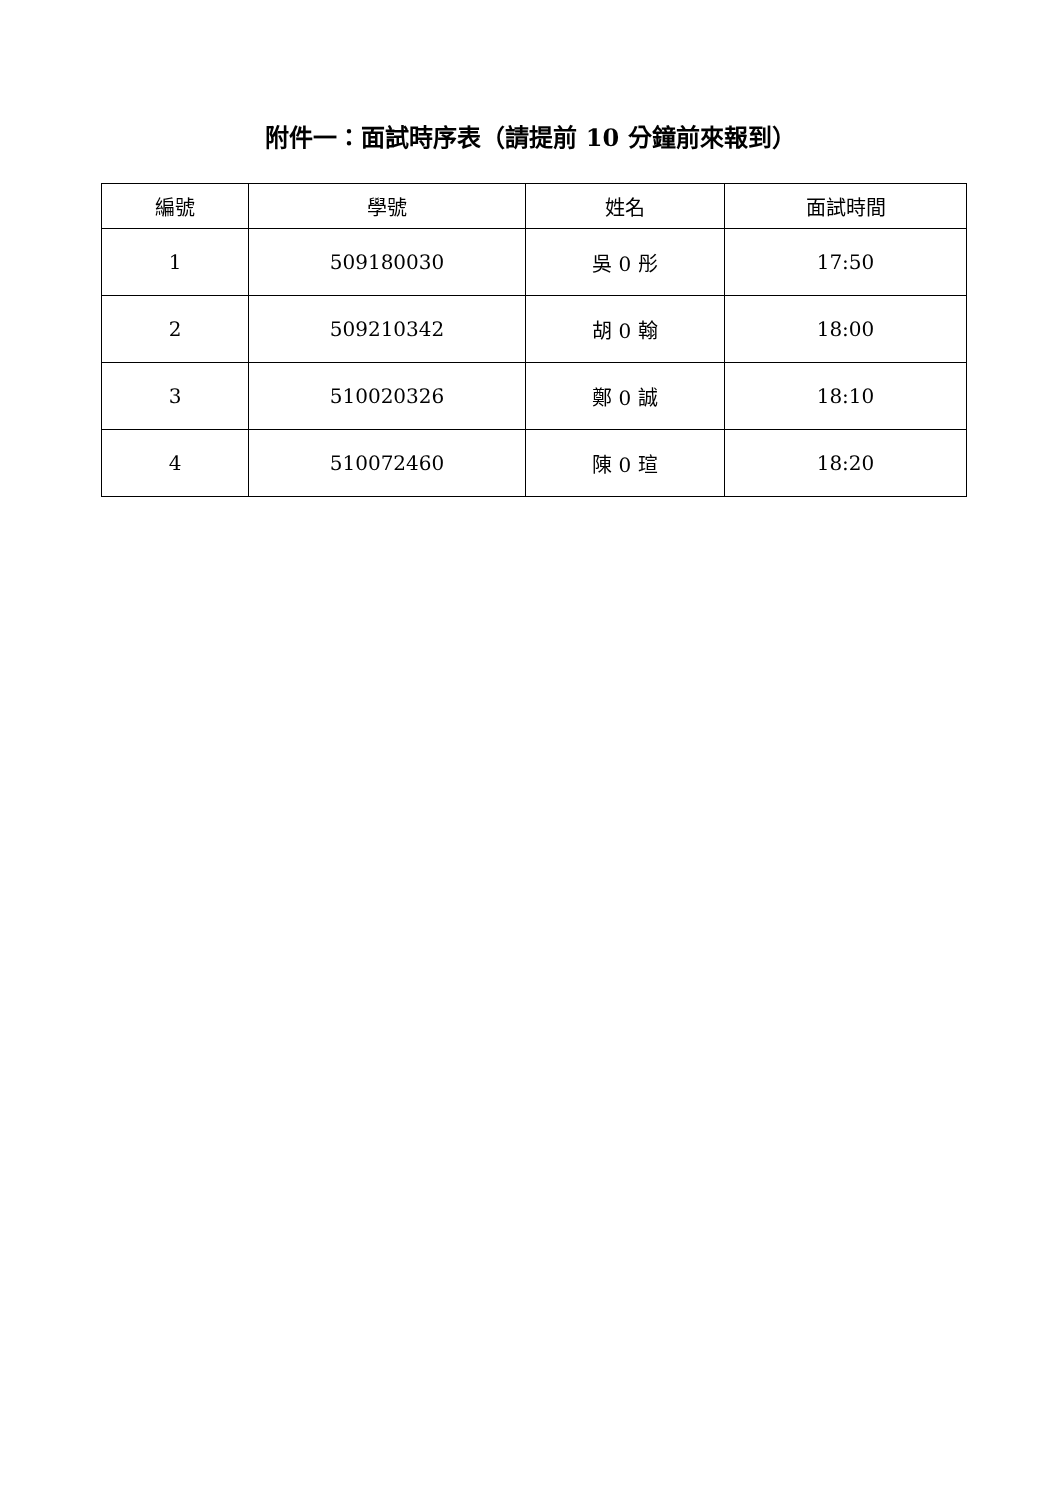附件一：面試時序表（請提前 10 分鐘前來報到）
| 編號 | 學號 | 姓名 | 面試時間 |
| --- | --- | --- | --- |
| 1 | 509180030 | 吳 0 彤 | 17:50 |
| 2 | 509210342 | 胡 0 翰 | 18:00 |
| 3 | 510020326 | 鄭 0 誠 | 18:10 |
| 4 | 510072460 | 陳 0 瑄 | 18:20 |